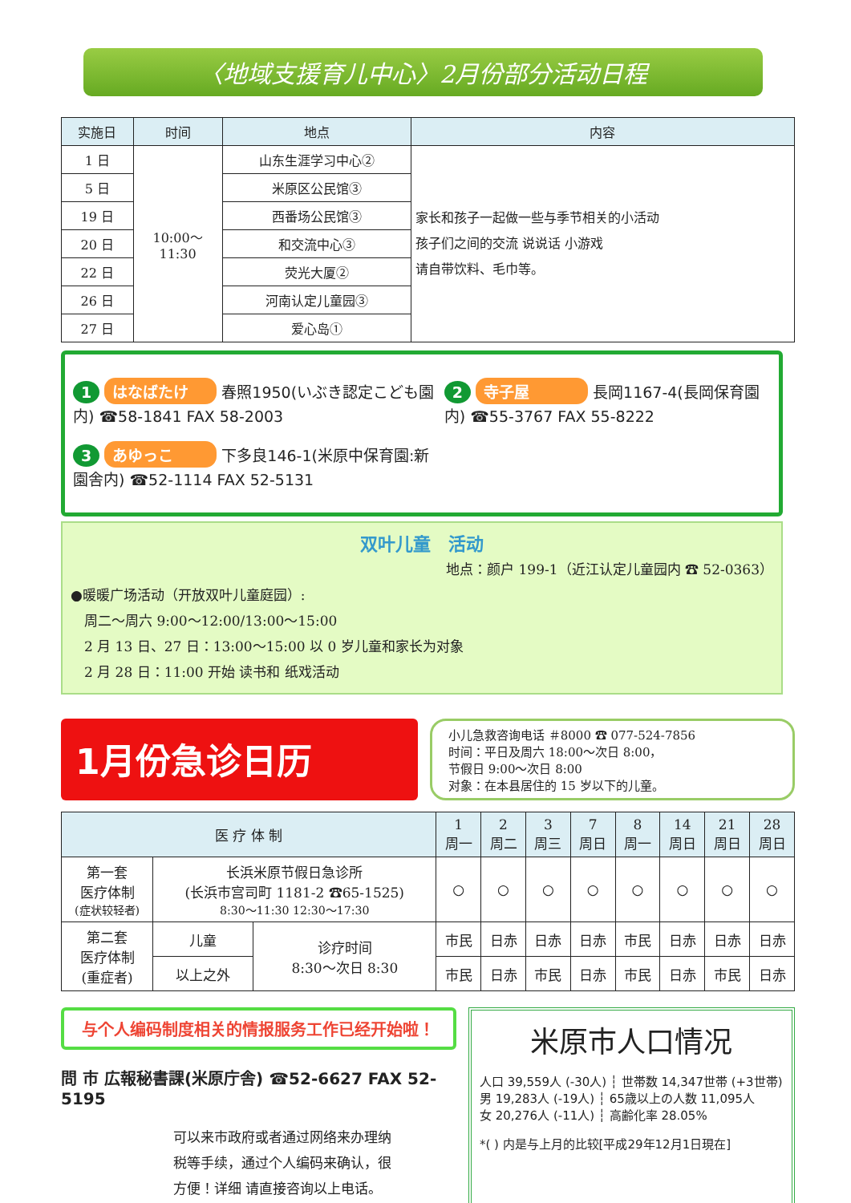〈地域支援育儿中心〉2月份部分活动日程
| 实施日 | 时间 | 地点 | 内容 |
| --- | --- | --- | --- |
| 1 日 | 10:00～ 11:30 | 山东生涯学习中心② | 家长和孩子一起做一些与季节相关的小活动 孩子们之间的交流 说说话 小游戏 请自带饮料、毛巾等。 |
| 5 日 | | 米原区公民馆③ | |
| 19 日 | | 西番场公民馆③ | |
| 20 日 | | 和交流中心③ | |
| 22 日 | | 荧光大厦② | |
| 26 日 | | 河南认定儿童园③ | |
| 27 日 | | 爱心岛① | |
1 はなばたけ 春照1950(いぶき認定こども園内) ☎58-1841 FAX 58-2003
3 あゆっこ 下多良146-1(米原中保育園:新園舎内) ☎52-1114 FAX 52-5131
2 寺子屋 長岡1167-4(長岡保育園内) ☎55-3767 FAX 55-8222
双叶儿童　活动
地点：颜户 199-1（近江认定儿童园内 ☎ 52-0363）
●暖暖广场活动（开放双叶儿童庭园）:
　周二～周六 9:00～12:00/13:00～15:00
　2 月 13 日、27 日：13:00～15:00 以 0 岁儿童和家长为对象
　2 月 28 日：11:00 开始 读书和 纸戏活动
1月份急诊日历
小儿急救咨询电话 ＃8000 ☎ 077-524-7856
时间：平日及周六 18:00～次日 8:00，
节假日 9:00～次日 8:00
对象：在本县居住的 15 岁以下的儿童。
| 医 疗 体 制 | | | 1 周一 | 2 周二 | 3 周三 | 7 周日 | 8 周一 | 14 周日 | 21 周日 | 28 周日 |
| --- | --- | --- | --- | --- | --- | --- | --- | --- | --- | --- |
| 第一套 医疗体制 (症状较轻者) | 长浜米原节假日急诊所 (长浜市宫司町 1181-2 ☎65-1525) 8:30～11:30 12:30～17:30 | | ○ | ○ | ○ | ○ | ○ | ○ | ○ | ○ |
| 第二套 医疗体制 (重症者) | 儿童 | 诊疗时间 8:30～次日 8:30 | 市民 | 日赤 | 日赤 | 日赤 | 市民 | 日赤 | 日赤 | 日赤 |
| | 以上之外 | | 市民 | 日赤 | 市民 | 日赤 | 市民 | 日赤 | 市民 | 日赤 |
与个人编码制度相关的情报服务工作已经开始啦！
問 市 広報秘書課(米原庁舎) ☎52-6627 FAX 52-5195
可以来市政府或者通过网络来办理纳税等手续，通过个人编码来确认，很方便！详细 请直接咨询以上电话。
米原市人口情况
人口 39,559人 (-30人) ┆ 世帯数 14,347世帯 (+3世帯)
男 19,283人 (-19人) ┆ 65歳以上の人数 11,095人
女 20,276人 (-11人) ┆ 高齢化率 28.05%
*( ) 内是与上月的比较[平成29年12月1日現在]